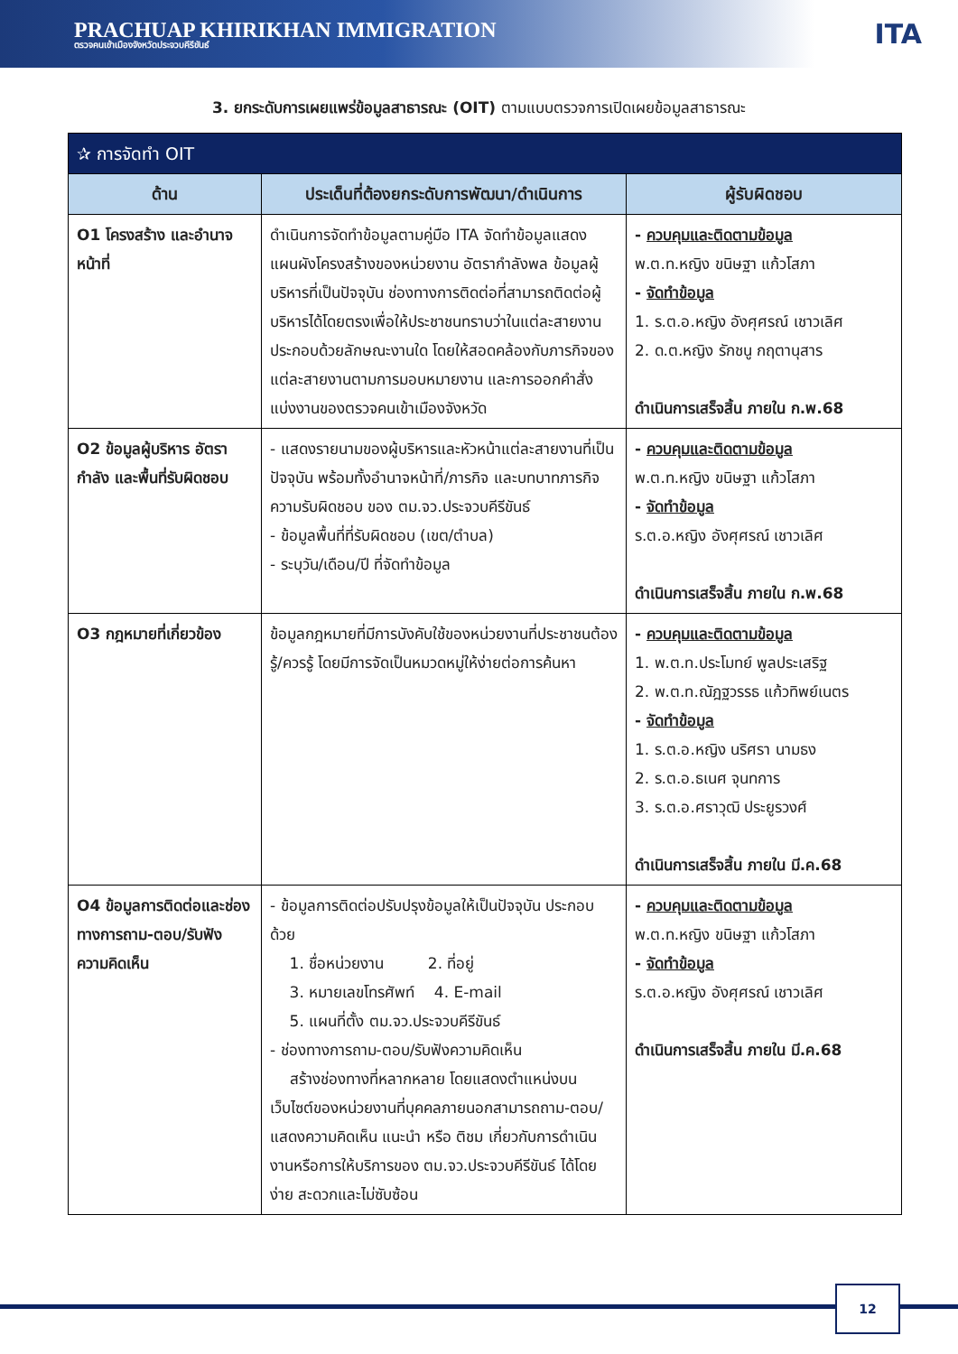PRACHUAP KHIRIKHAN IMMIGRATION
ตรวจคนเข้าเมืองจังหวัดประจวบคีรีขันธ์
ITA
3. ยกระดับการเผยแพร่ข้อมูลสาธารณะ (OIT) ตามแบบตรวจการเปิดเผยข้อมูลสาธารณะ
| ✰ การจัดทำ OIT | | |
| --- | --- | --- |
| ด้าน | ประเด็นที่ต้องยกระดับการพัฒนา/ดำเนินการ | ผู้รับผิดชอบ |
| O1 โครงสร้าง และอำนาจหน้าที่ | ดำเนินการจัดทำข้อมูลตามคู่มือ ITA จัดทำข้อมูลแสดงแผนผังโครงสร้างของหน่วยงาน อัตรากำลังพล ข้อมูลผู้บริหารที่เป็นปัจจุบัน ช่องทางการติดต่อที่สามารถติดต่อผู้บริหารได้โดยตรงเพื่อให้ประชาชนทราบว่าในแต่ละสายงานประกอบด้วยลักษณะงานใด โดยให้สอดคล้องกับภารกิจของแต่ละสายงานตามการมอบหมายงาน และการออกคำสั่งแบ่งงานของตรวจคนเข้าเมืองจังหวัด | - ควบคุมและติดตามข้อมูล พ.ต.ท.หญิง ขนิษฐา แก้วโสภา - จัดทำข้อมูล 1. ร.ต.อ.หญิง อังศุศรณ์ เชาวเลิศ 2. ด.ต.หญิง รักชนู กฤตานุสาร ดำเนินการเสร็จสิ้น ภายใน ก.พ.68 |
| O2 ข้อมูลผู้บริหาร อัตรากำลัง และพื้นที่รับผิดชอบ | - แสดงรายนามของผู้บริหารและหัวหน้าแต่ละสายงานที่เป็นปัจจุบัน พร้อมทั้งอำนาจหน้าที่/ภารกิจ และบทบาทภารกิจความรับผิดชอบ ของ ตม.จว.ประจวบคีรีขันธ์ - ข้อมูลพื้นที่ที่รับผิดชอบ (เขต/ตำบล) - ระบุวัน/เดือน/ปี ที่จัดทำข้อมูล | - ควบคุมและติดตามข้อมูล พ.ต.ท.หญิง ขนิษฐา แก้วโสภา - จัดทำข้อมูล ร.ต.อ.หญิง อังศุศรณ์ เชาวเลิศ ดำเนินการเสร็จสิ้น ภายใน ก.พ.68 |
| O3 กฎหมายที่เกี่ยวข้อง | ข้อมูลกฎหมายที่มีการบังคับใช้ของหน่วยงานที่ประชาชนต้องรู้/ควรรู้ โดยมีการจัดเป็นหมวดหมู่ให้ง่ายต่อการค้นหา | - ควบคุมและติดตามข้อมูล 1. พ.ต.ท.ประโมทย์ พูลประเสริฐ 2. พ.ต.ท.ณัฎฐวรรธ แก้วทิพย์เนตร - จัดทำข้อมูล 1. ร.ต.อ.หญิง นริศรา นามธง 2. ร.ต.อ.ธเนศ จุนทการ 3. ร.ต.อ.ศราวุฒิ ประยูรวงศ์ ดำเนินการเสร็จสิ้น ภายใน มี.ค.68 |
| O4 ข้อมูลการติดต่อและช่องทางการถาม-ตอบ/รับฟังความคิดเห็น | - ข้อมูลการติดต่อปรับปรุงข้อมูลให้เป็นปัจจุบัน ประกอบด้วย 1. ชื่อหน่วยงาน 2. ที่อยู่ 3. หมายเลขโทรศัพท์ 4. E-mail 5. แผนที่ตั้ง ตม.จว.ประจวบคีรีขันธ์ - ช่องทางการถาม-ตอบ/รับฟังความคิดเห็น สร้างช่องทางที่หลากหลาย โดยแสดงตำแหน่งบนเว็บไซต์ของหน่วยงานที่บุคคลภายนอกสามารถถาม-ตอบ/แสดงความคิดเห็น แนะนำ หรือ ติชม เกี่ยวกับการดำเนินงานหรือการให้บริการของ ตม.จว.ประจวบคีรีขันธ์ ได้โดยง่าย สะดวกและไม่ซับซ้อน | - ควบคุมและติดตามข้อมูล พ.ต.ท.หญิง ขนิษฐา แก้วโสภา - จัดทำข้อมูล ร.ต.อ.หญิง อังศุศรณ์ เชาวเลิศ ดำเนินการเสร็จสิ้น ภายใน มี.ค.68 |
12